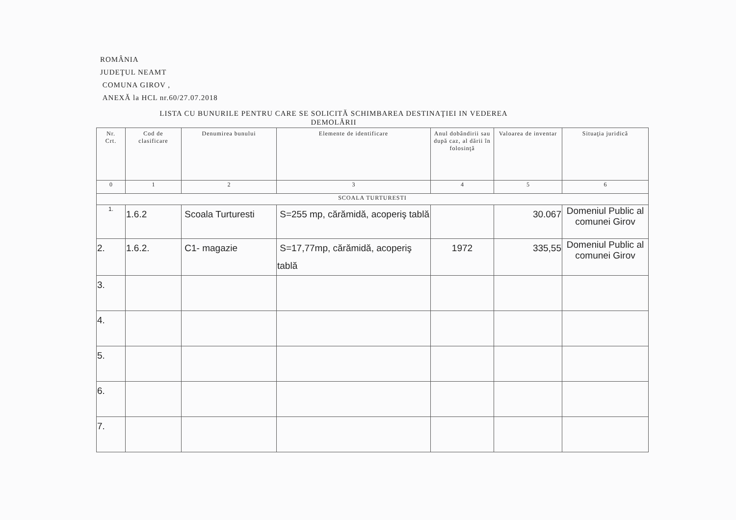ROMÂNIA
JUDEŢUL NEAMT
COMUNA GIROV ,
ANEXĂ la HCL nr.60/27.07.2018
LISTA CU BUNURILE PENTRU CARE SE SOLICITĂ SCHIMBAREA DESTINAŢIEI IN VEDEREA
DEMOLĂRII
| Nr. Crt. | Cod de clasificare | Denumirea bunului | Elemente de identificare | Anul dobândirii sau după caz, al dării în folosinţă | Valoarea de inventar | Situaţia juridică |
| --- | --- | --- | --- | --- | --- | --- |
| 0 | 1 | 2 | 3 | 4 | 5 | 6 |
| SCOALA TURTURESTI | | | | | | |
| 1. | 1.6.2 | Scoala Turturesti | S=255 mp, cărămidă, acoperiş tablă | | 30.067 | Domeniul Public al comunei Girov |
| 2. | 1.6.2. | C1- magazie | S=17,77mp, cărămidă, acoperiş tablă | 1972 | 335,55 | Domeniul Public al comunei Girov |
| 3. | | | | | | |
| 4. | | | | | | |
| 5. | | | | | | |
| 6. | | | | | | |
| 7. | | | | | | |